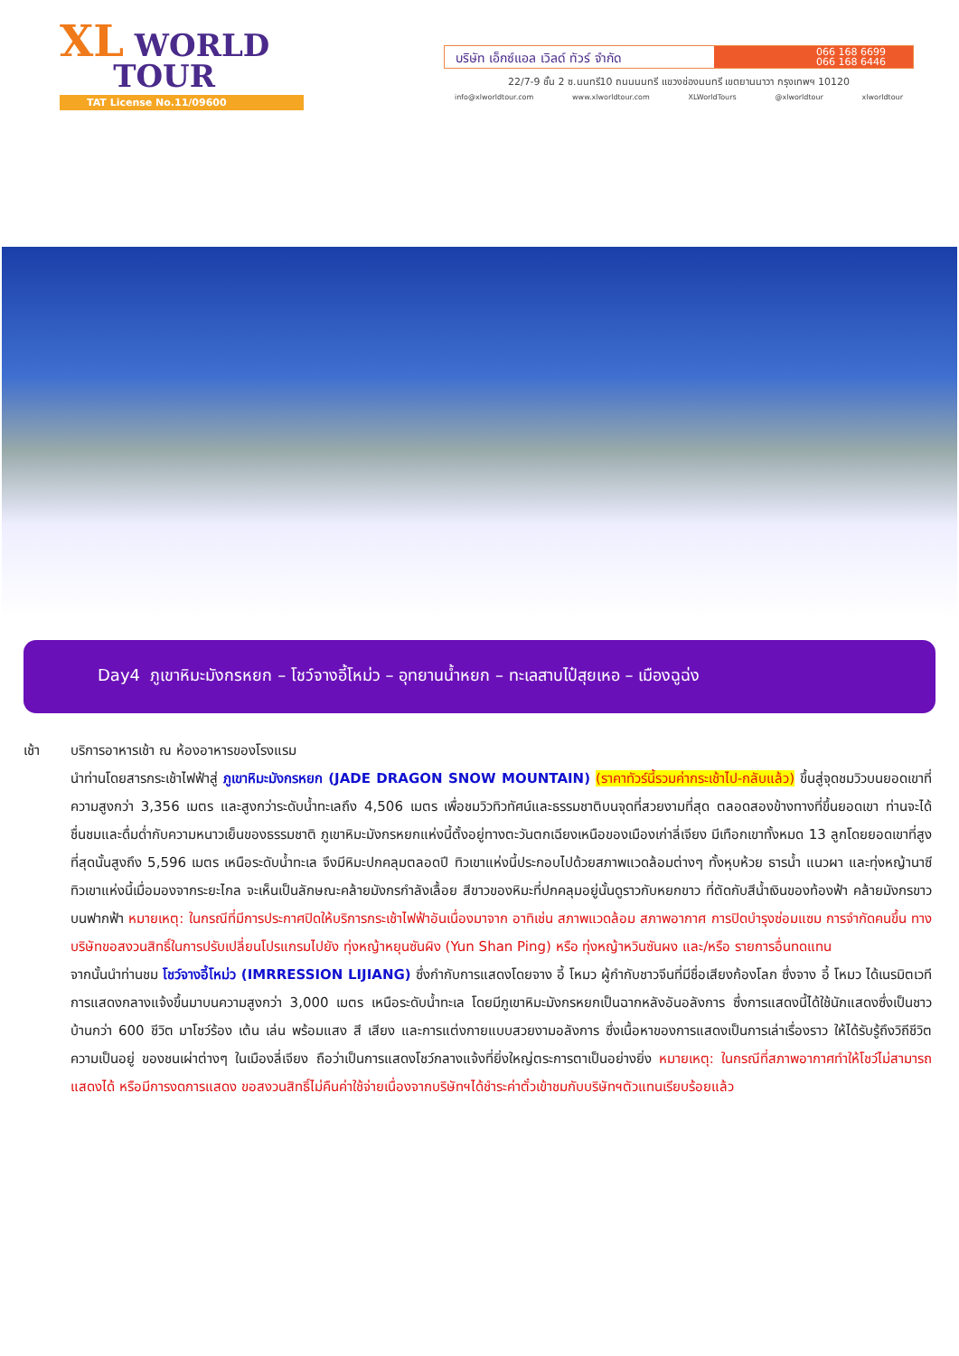XL WORLD
TOUR
TAT License No.11/09600
บริษัท เอ็กซ์แอล เวิลด์ ทัวร์ จำกัด
066 168 6699
066 168 6446
22/7-9 ชั้น 2 ซ.นนทรี10 ถนนนนทรี แขวงช่องนนทรี เขตยานนาวา กรุงเทพฯ 10120
info@xlworldtour.com www.xlworldtour.com XLWorldTours @xlworldtour xlworldtour
Day4 ภูเขาหิมะมังกรหยก – โชว์จางอี้โหม่ว – อุทยานน้ำหยก – ทะเลสาบไป๋สุยเหอ – เมืองฉูฉ่ง
เช้า บริการอาหารเช้า ณ ห้องอาหารของโรงแรม
นำท่านโดยสารกระเช้าไฟฟ้าสู่ ภูเขาหิมะมังกรหยก (JADE DRAGON SNOW MOUNTAIN) (ราคาทัวร์นี้รวมค่ากระเช้าไป-กลับแล้ว) ขึ้นสู่จุดชมวิวบนยอดเขาที่ความสูงกว่า 3,356 เมตร และสูงกว่าระดับน้ำทะเลถึง 4,506 เมตร เพื่อชมวิวทิวทัศน์และธรรมชาติบนจุดที่สวยงามที่สุด ตลอดสองข้างทางที่ขึ้นยอดเขา ท่านจะได้ชื่นชมและดื่มด่ำกับความหนาวเย็นของธรรมชาติ ภูเขาหิมะมังกรหยกแห่งนี้ตั้งอยู่ทางตะวันตกเฉียงเหนือของเมืองเก่าลี่เจียง มีเทือกเขาทั้งหมด 13 ลูกโดยยอดเขาที่สูงที่สุดนั้นสูงถึง 5,596 เมตร เหนือระดับน้ำทะเล จึงมีหิมะปกคลุมตลอดปี ทิวเขาแห่งนี้ประกอบไปด้วยสภาพแวดล้อมต่างๆ ทั้งหุบห้วย ธารน้ำ แนวผา และทุ่งหญ้านาซี ทิวเขาแห่งนี้เมื่อมองจากระยะไกล จะเห็นเป็นลักษณะคล้ายมังกรกำลังเลื้อย สีขาวของหิมะที่ปกคลุมอยู่นั้นดูราวกับหยกขาว ที่ตัดกับสีน้ำเงินของท้องฟ้า คล้ายมังกรขาวบนฟากฟ้า หมายเหตุ: ในกรณีที่มีการประกาศปิดให้บริการกระเช้าไฟฟ้าอันเนื่องมาจาก อาทิเช่น สภาพแวดล้อม สภาพอากาศ การปิดบำรุงซ่อมแซม การจำกัดคนขึ้น ทางบริษัทขอสงวนสิทธิ์ในการปรับเปลี่ยนโปรแกรมไปยัง ทุ่งหญ้าหยุนซันผิง (Yun Shan Ping) หรือ ทุ่งหญ้าหวินซันผง และ/หรือ รายการอื่นทดแทน
จากนั้นนำท่านชม โชว์จางอี้โหม่ว (IMRRESSION LIJIANG) ซึ่งกำกับการแสดงโดยจาง อี้ โหมว ผู้กำกับชาวจีนที่มีชื่อเสียงก้องโลก ซึ่งจาง อี้ โหมว ได้เนรมิตเวทีการแสดงกลางแจ้งขึ้นมาบนความสูงกว่า 3,000 เมตร เหนือระดับน้ำทะเล โดยมีภูเขาหิมะมังกรหยกเป็นฉากหลังอันอลังการ ซึ่งการแสดงนี้ได้ใช้นักแสดงซึ่งเป็นชาวบ้านกว่า 600 ชีวิต มาโชว์ร้อง เต้น เล่น พร้อมแสง สี เสียง และการแต่งกายแบบสวยงามอลังการ ซึ่งเนื้อหาของการแสดงเป็นการเล่าเรื่องราว ให้ได้รับรู้ถึงวิถีชีวิต ความเป็นอยู่ ของชนเผ่าต่างๆ ในเมืองลี่เจียง ถือว่าเป็นการแสดงโชว์กลางแจ้งที่ยิ่งใหญ่ตระการตาเป็นอย่างยิ่ง หมายเหตุ: ในกรณีที่สภาพอากาศทำให้โชว์ไม่สามารถแสดงได้ หรือมีการงดการแสดง ขอสงวนสิทธิ์ไม่คืนค่าใช้จ่ายเนื่องจากบริษัทฯได้ชำระค่าตั๋วเข้าชมกับบริษัทฯตัวแทนเรียบร้อยแล้ว